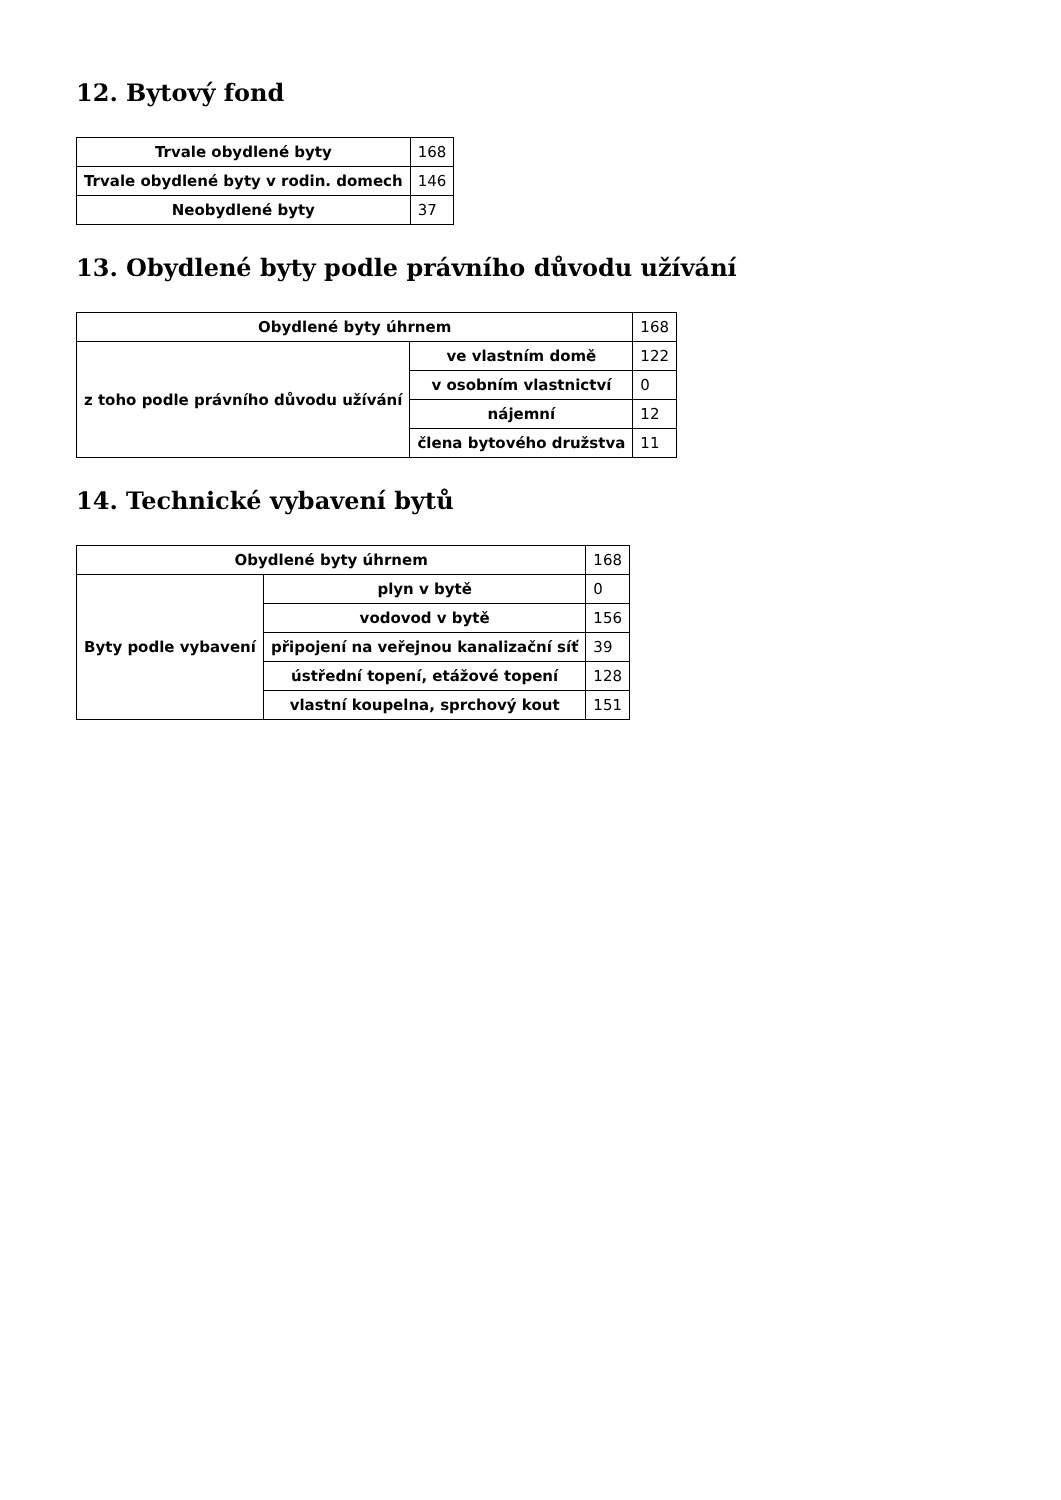12. Bytový fond
| Trvale obydlené byty | 168 |
| Trvale obydlené byty v rodin. domech | 146 |
| Neobydlené byty | 37 |
13. Obydlené byty podle právního důvodu užívání
| Obydlené byty úhrnem | | 168 |
| z toho podle právního důvodu užívání | ve vlastním domě | 122 |
| | v osobním vlastnictví | 0 |
| | nájemní | 12 |
| | člena bytového družstva | 11 |
14. Technické vybavení bytů
| Obydlené byty úhrnem | | 168 |
| Byty podle vybavení | plyn v bytě | 0 |
| | vodovod v bytě | 156 |
| | připojení na veřejnou kanalizační síť | 39 |
| | ústřední topení, etážové topení | 128 |
| | vlastní koupelna, sprchový kout | 151 |